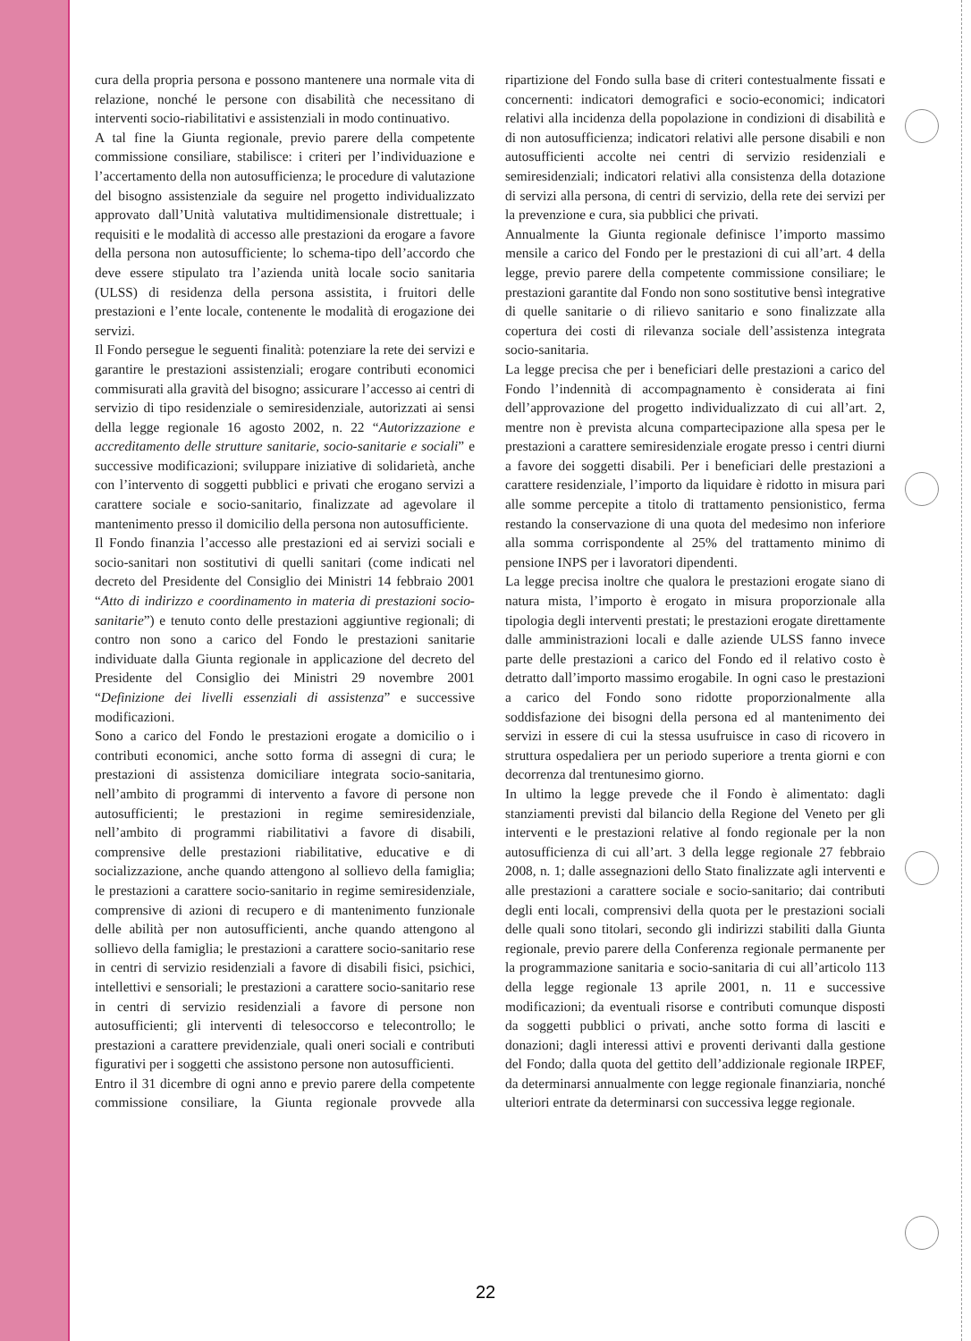cura della propria persona e possono mantenere una normale vita di relazione, nonché le persone con disabilità che necessitano di interventi socio-riabilitativi e assistenziali in modo continuativo.
A tal fine la Giunta regionale, previo parere della competente commissione consiliare, stabilisce: i criteri per l’individuazione e l’accertamento della non autosufficienza; le procedure di valutazione del bisogno assistenziale da seguire nel progetto individualizzato approvato dall’Unità valutativa multidimensionale distrettuale; i requisiti e le modalità di accesso alle prestazioni da erogare a favore della persona non autosufficiente; lo schema-tipo dell’accordo che deve essere stipulato tra l’azienda unità locale socio sanitaria (ULSS) di residenza della persona assistita, i fruitori delle prestazioni e l’ente locale, contenente le modalità di erogazione dei servizi.
Il Fondo persegue le seguenti finalità: potenziare la rete dei servizi e garantire le prestazioni assistenziali; erogare contributi economici commisurati alla gravità del bisogno; assicurare l’accesso ai centri di servizio di tipo residenziale o semiresidenziale, autorizzati ai sensi della legge regionale 16 agosto 2002, n. 22 “Autorizzazione e accreditamento delle strutture sanitarie, socio-sanitarie e sociali” e successive modificazioni; sviluppare iniziative di solidarietà, anche con l’intervento di soggetti pubblici e privati che erogano servizi a carattere sociale e socio-sanitario, finalizzate ad agevolare il mantenimento presso il domicilio della persona non autosufficiente.
Il Fondo finanzia l’accesso alle prestazioni ed ai servizi sociali e socio-sanitari non sostitutivi di quelli sanitari (come indicati nel decreto del Presidente del Consiglio dei Ministri 14 febbraio 2001 “Atto di indirizzo e coordinamento in materia di prestazioni socio-sanitarie”) e tenuto conto delle prestazioni aggiuntive regionali; di contro non sono a carico del Fondo le prestazioni sanitarie individuate dalla Giunta regionale in applicazione del decreto del Presidente del Consiglio dei Ministri 29 novembre 2001 “Definizione dei livelli essenziali di assistenza” e successive modificazioni.
Sono a carico del Fondo le prestazioni erogate a domicilio o i contributi economici, anche sotto forma di assegni di cura; le prestazioni di assistenza domiciliare integrata socio-sanitaria, nell’ambito di programmi di intervento a favore di persone non autosufficienti; le prestazioni in regime semiresidenziale, nell’ambito di programmi riabilitativi a favore di disabili, comprensive delle prestazioni riabilitative, educative e di socializzazione, anche quando attengono al sollievo della famiglia; le prestazioni a carattere socio-sanitario in regime semiresidenziale, comprensive di azioni di recupero e di mantenimento funzionale delle abilità per non autosufficienti, anche quando attengono al sollievo della famiglia; le prestazioni a carattere socio-sanitario rese in centri di servizio residenziali a favore di disabili fisici, psichici, intellettivi e sensoriali; le prestazioni a carattere socio-sanitario rese in centri di servizio residenziali a favore di persone non autosufficienti; gli interventi di telesoccorso e telecontrollo; le prestazioni a carattere previdenziale, quali oneri sociali e contributi figurativi per i soggetti che assistono persone non autosufficienti.
Entro il 31 dicembre di ogni anno e previo parere della competente commissione consiliare, la Giunta regionale provvede alla ripartizione del Fondo sulla base di criteri contestualmente fissati e concernenti: indicatori demografici e socio-economici; indicatori relativi alla incidenza della popolazione in condizioni di disabilità e di non autosufficienza; indicatori relativi alle persone disabili e non autosufficienti accolte nei centri di servizio residenziali e semiresidenziali; indicatori relativi alla consistenza della dotazione di servizi alla persona, di centri di servizio, della rete dei servizi per la prevenzione e cura, sia pubblici che privati.
Annualmente la Giunta regionale definisce l’importo massimo mensile a carico del Fondo per le prestazioni di cui all’art. 4 della legge, previo parere della competente commissione consiliare; le prestazioni garantite dal Fondo non sono sostitutive bensì integrative di quelle sanitarie o di rilievo sanitario e sono finalizzate alla copertura dei costi di rilevanza sociale dell’assistenza integrata socio-sanitaria.
La legge precisa che per i beneficiari delle prestazioni a carico del Fondo l’indennità di accompagnamento è considerata ai fini dell’approvazione del progetto individualizzato di cui all’art. 2, mentre non è prevista alcuna compartecipazione alla spesa per le prestazioni a carattere semiresidenziale erogate presso i centri diurni a favore dei soggetti disabili. Per i beneficiari delle prestazioni a carattere residenziale, l’importo da liquidare è ridotto in misura pari alle somme percepite a titolo di trattamento pensionistico, ferma restando la conservazione di una quota del medesimo non inferiore alla somma corrispondente al 25% del trattamento minimo di pensione INPS per i lavoratori dipendenti.
La legge precisa inoltre che qualora le prestazioni erogate siano di natura mista, l’importo è erogato in misura proporzionale alla tipologia degli interventi prestati; le prestazioni erogate direttamente dalle amministrazioni locali e dalle aziende ULSS fanno invece parte delle prestazioni a carico del Fondo ed il relativo costo è detratto dall’importo massimo erogabile. In ogni caso le prestazioni a carico del Fondo sono ridotte proporzionalmente alla soddisfazione dei bisogni della persona ed al mantenimento dei servizi in essere di cui la stessa usufruisce in caso di ricovero in struttura ospedaliera per un periodo superiore a trenta giorni e con decorrenza dal trentunesimo giorno.
In ultimo la legge prevede che il Fondo è alimentato: dagli stanziamenti previsti dal bilancio della Regione del Veneto per gli interventi e le prestazioni relative al fondo regionale per la non autosufficienza di cui all’art. 3 della legge regionale 27 febbraio 2008, n. 1; dalle assegnazioni dello Stato finalizzate agli interventi e alle prestazioni a carattere sociale e socio-sanitario; dai contributi degli enti locali, comprensivi della quota per le prestazioni sociali delle quali sono titolari, secondo gli indirizzi stabiliti dalla Giunta regionale, previo parere della Conferenza regionale permanente per la programmazione sanitaria e socio-sanitaria di cui all’articolo 113 della legge regionale 13 aprile 2001, n. 11 e successive modificazioni; da eventuali risorse e contributi comunque disposti da soggetti pubblici o privati, anche sotto forma di lasciti e donazioni; dagli interessi attivi e proventi derivanti dalla gestione del Fondo; dalla quota del gettito dell’addizionale regionale IRPEF, da determinarsi annualmente con legge regionale finanziaria, nonché ulteriori entrate da determinarsi con successiva legge regionale.
22